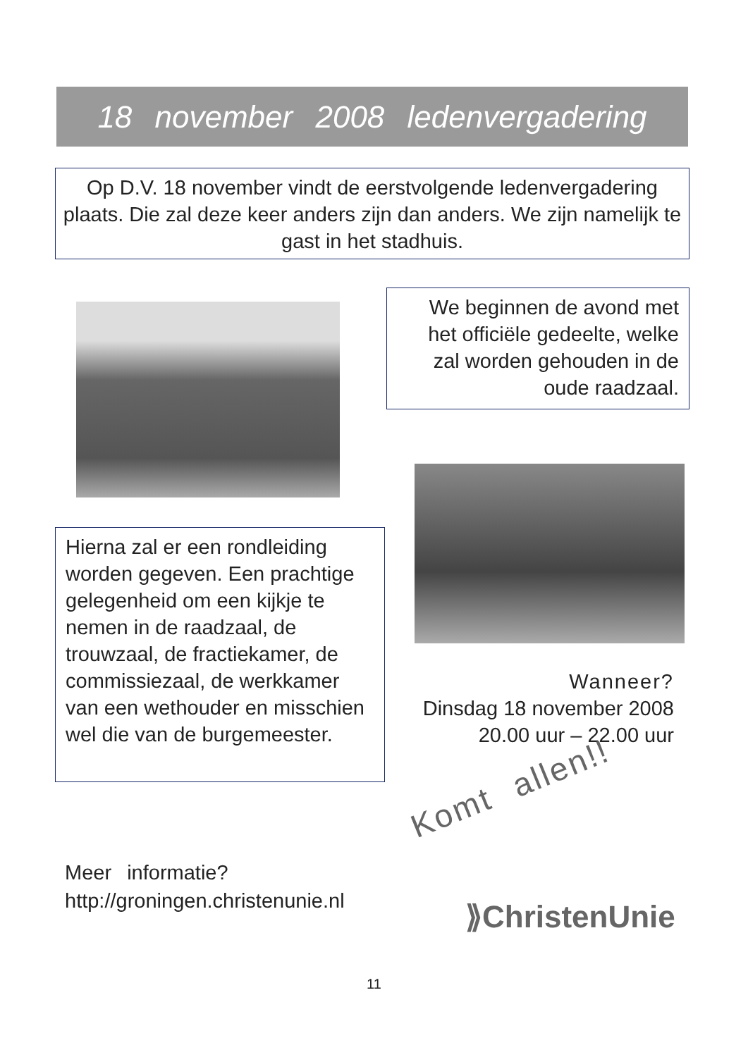18 november 2008 ledenvergadering
Op D.V. 18 november vindt de eerstvolgende ledenvergadering plaats. Die zal deze keer anders zijn dan anders. We zijn namelijk te gast in het stadhuis.
We beginnen de avond met het officiële gedeelte, welke zal worden gehouden in de oude raadzaal.
Hierna zal er een rondleiding worden gegeven. Een prachtige gelegenheid om een kijkje te nemen in de raadzaal, de trouwzaal, de fractiekamer, de commissiezaal, de werkkamer van een wethouder en misschien wel die van de burgemeester.
Wanneer?
Dinsdag 18 november 2008
20.00 uur – 22.00 uur
Komt allen!!
Meer informatie?
http://groningen.christenunie.nl
⟫ChristenUnie
11